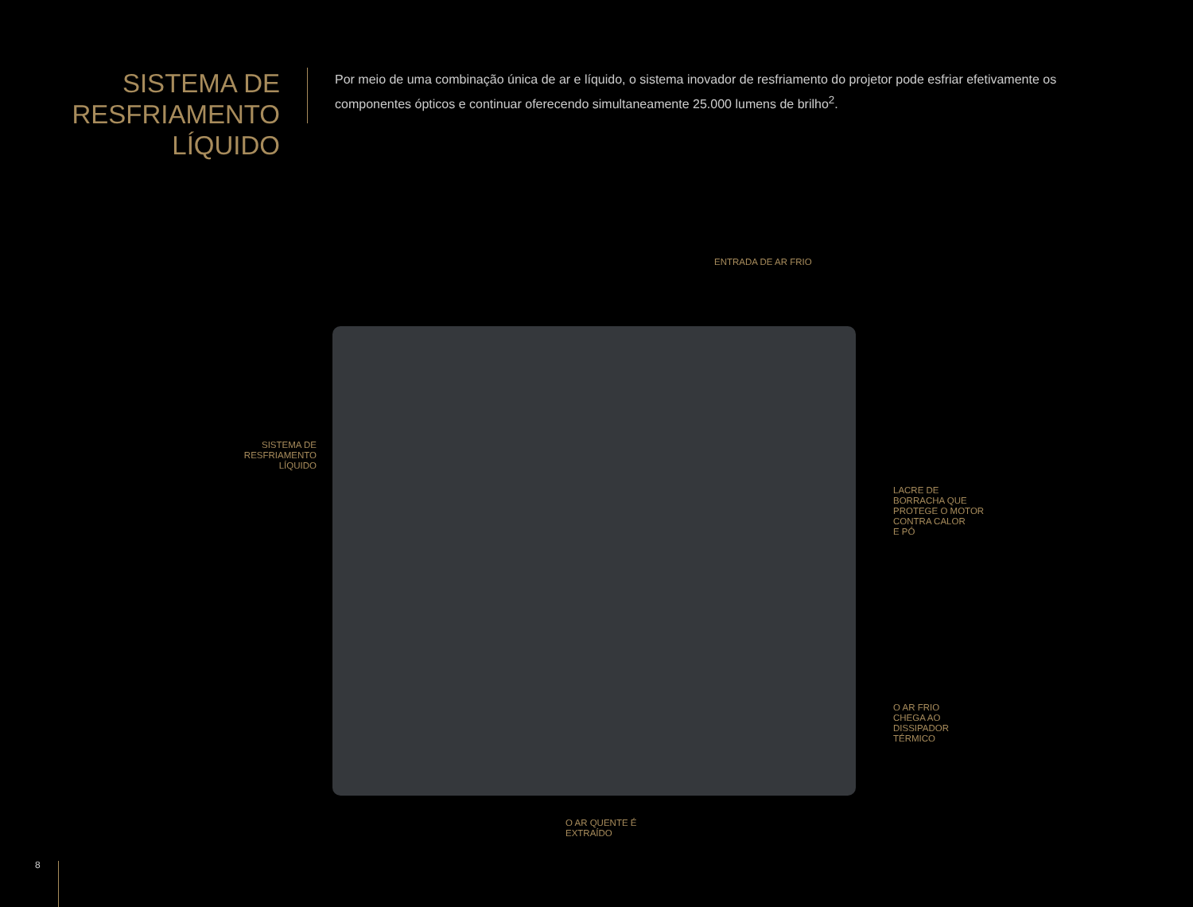SISTEMA DE RESFRIAMENTO LÍQUIDO
Por meio de uma combinação única de ar e líquido, o sistema inovador de resfriamento do projetor pode esfriar efetivamente os componentes ópticos e continuar oferecendo simultaneamente 25.000 lumens de brilho<sup>2</sup>.
ENTRADA DE AR FRIO
SISTEMA DE
RESFRIAMENTO
LÍQUIDO
LACRE DE
BORRACHA QUE
PROTEGE O MOTOR
CONTRA CALOR
E PÓ
O AR FRIO
CHEGA AO
DISSIPADOR
TÉRMICO
O AR QUENTE É
EXTRAÍDO
8